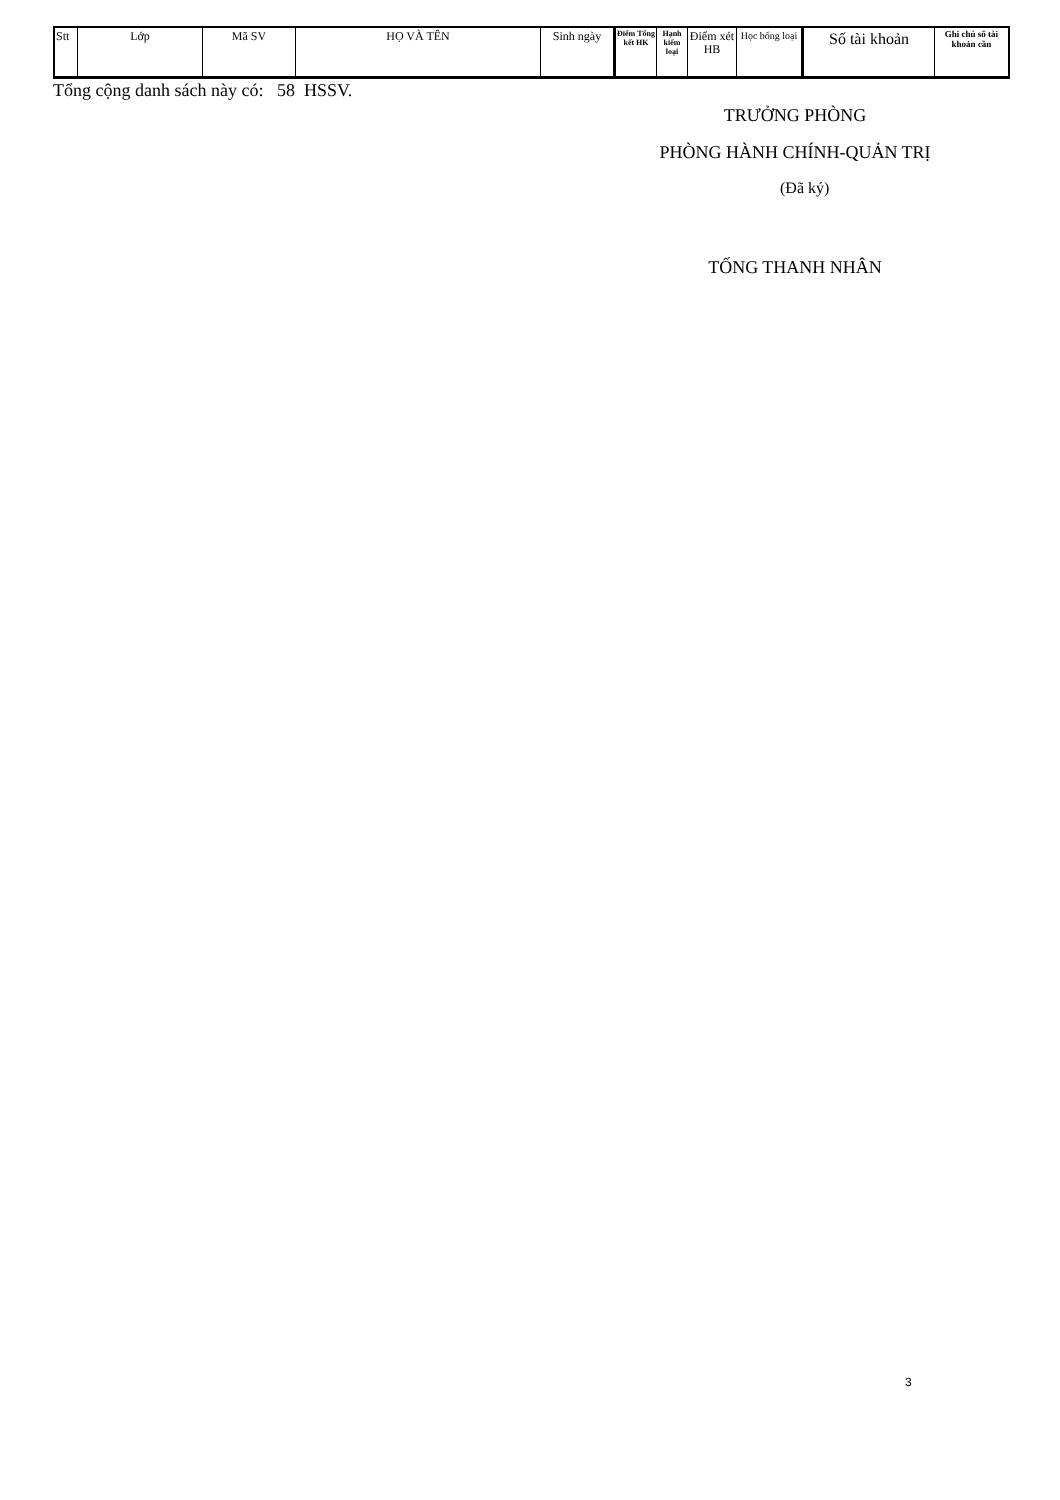| Stt | Lớp | Mã SV | HỌ VÀ TÊN | Sinh ngày | Điểm Tổng kết HK | Hạnh kiểm loại | Điểm xét HB | Học bổng loại | Số tài khoản | Ghi chú số tài khoản cần |
| --- | --- | --- | --- | --- | --- | --- | --- | --- | --- | --- |
Tổng cộng danh sách này có: 58 HSSV.
TRƯỞNG PHÒNG
PHÒNG HÀNH CHÍNH-QUẢN TRỊ
(Đã ký)
TỐNG THANH NHÂN
3